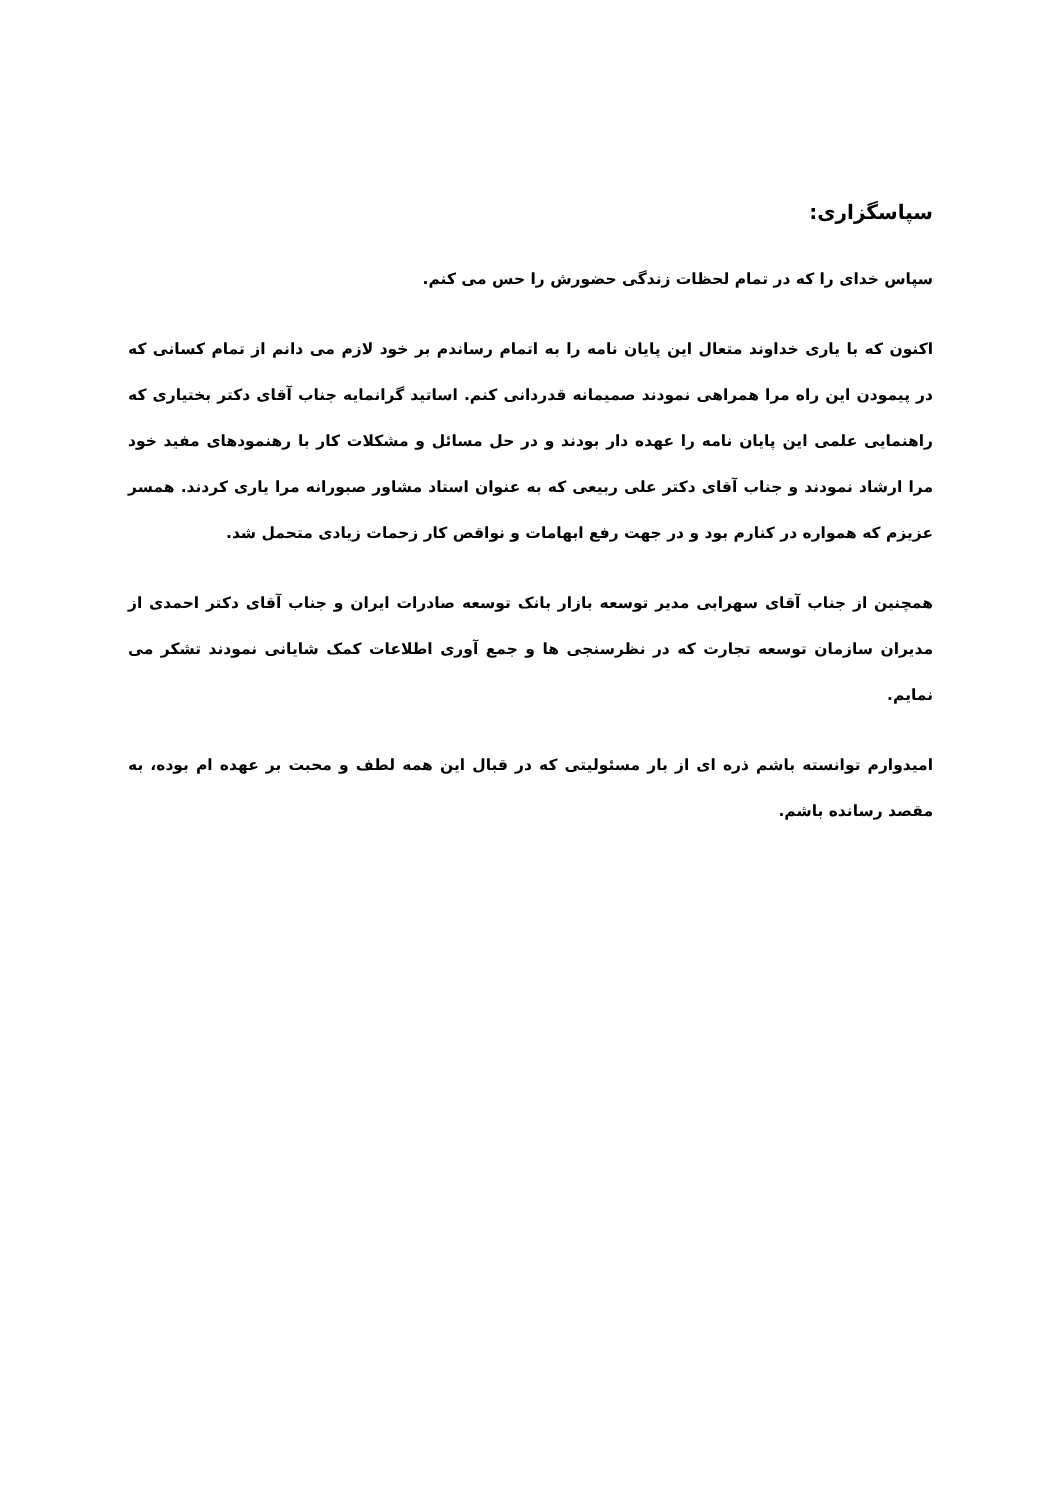سپاسگزاری:
سپاس خدای را که در تمام لحظات زندگی حضورش را حس می کنم.
اکنون که با یاری خداوند متعال این پایان نامه را به اتمام رساندم بر خود لازم می دانم از تمام کسانی که در پیمودن این راه مرا همراهی نمودند صمیمانه قدردانی کنم. اساتید گرانمایه جناب آقای دکتر بختیاری که راهنمایی علمی این پایان نامه را عهده دار بودند و در حل مسائل و مشکلات کار با رهنمودهای مفید خود مرا ارشاد نمودند و جناب آقای دکتر علی ربیعی که به عنوان استاد مشاور صبورانه مرا یاری کردند. همسر عزیزم که همواره در کنارم بود و در جهت رفع ابهامات و نواقص کار زحمات زیادی متحمل شد.
همچنین از جناب آقای سهرابی مدیر توسعه بازار بانک توسعه صادرات ایران و جناب آقای دکتر احمدی از مدیران سازمان توسعه تجارت که در نظرسنجی ها و جمع آوری اطلاعات کمک شایانی نمودند تشکر می نمایم.
امیدوارم توانسته باشم ذره ای از بار مسئولیتی که در قبال این همه لطف و محبت بر عهده ام بوده، به مقصد رسانده باشم.